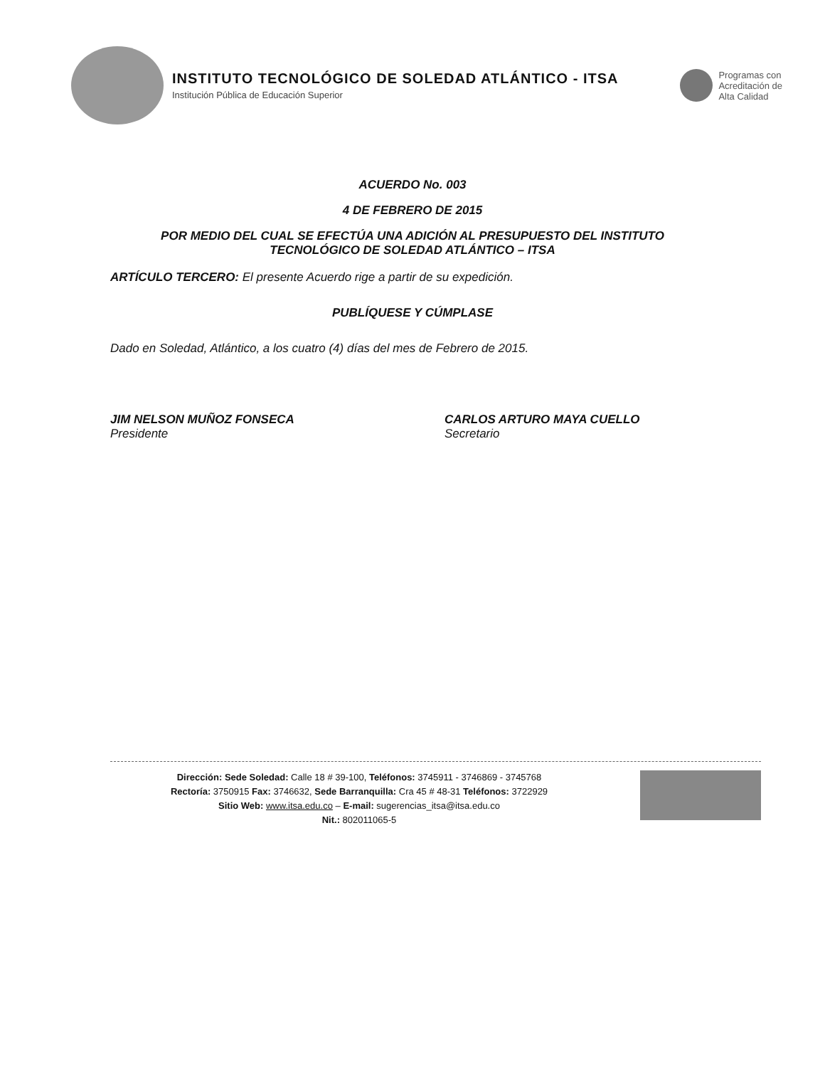INSTITUTO TECNOLÓGICO DE SOLEDAD ATLÁNTICO - ITSA
Institución Pública de Educación Superior
Programas con
Acreditación de
Alta Calidad
ACUERDO No. 003
4 DE FEBRERO DE 2015
POR MEDIO DEL CUAL SE EFECTÚA UNA ADICIÓN AL PRESUPUESTO DEL INSTITUTO
TECNOLÓGICO DE SOLEDAD ATLÁNTICO – ITSA
ARTÍCULO TERCERO: El presente Acuerdo rige a partir de su expedición.
PUBLÍQUESE Y CÚMPLASE
Dado en Soledad, Atlántico, a los cuatro (4) días del mes de Febrero de 2015.
JIM NELSON MUÑOZ FONSECA
Presidente
CARLOS ARTURO MAYA CUELLO
Secretario
Dirección: Sede Soledad: Calle 18 # 39-100, Teléfonos: 3745911 - 3746869 - 3745768
Rectoría: 3750915 Fax: 3746632, Sede Barranquilla: Cra 45 # 48-31 Teléfonos: 3722929
Sitio Web: www.itsa.edu.co – E-mail: sugerencias_itsa@itsa.edu.co
Nit.: 802011065-5